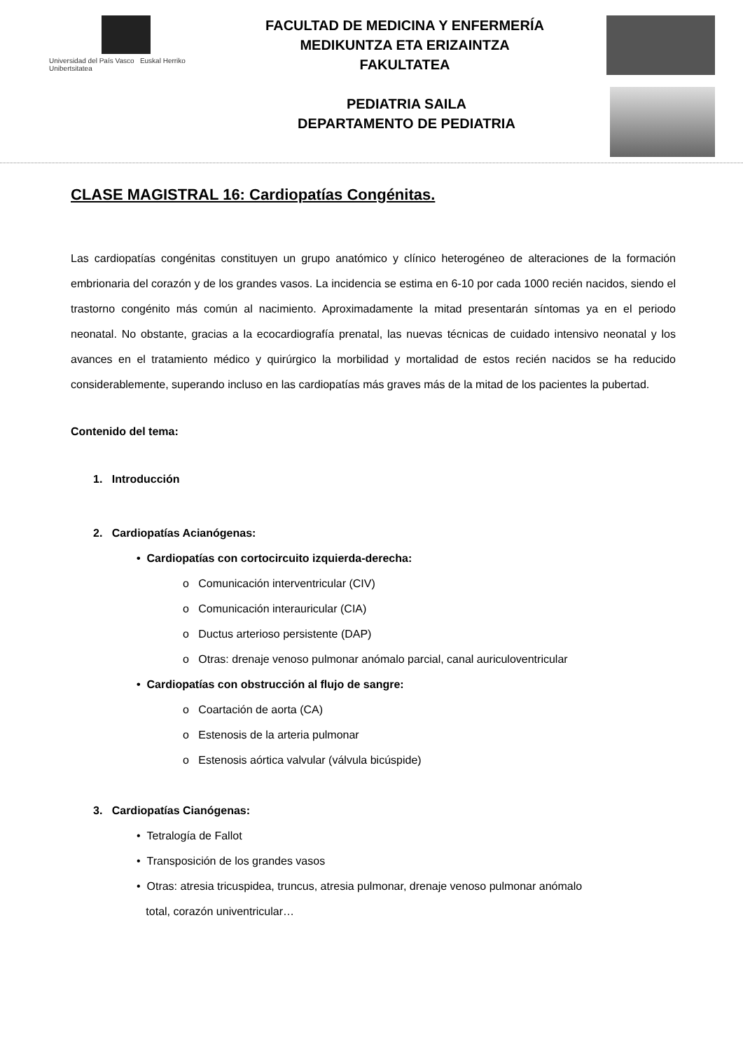Universidad del País Vasco Euskal Herriko Unibertsitatea
FACULTAD DE MEDICINA Y ENFERMERÍA
MEDIKUNTZA ETA ERIZAINTZA
FAKULTATEA
PEDIATRIA SAILA
DEPARTAMENTO DE PEDIATRIA
CLASE MAGISTRAL 16: Cardiopatías Congénitas.
Las cardiopatías congénitas constituyen un grupo anatómico y clínico heterogéneo de alteraciones de la formación embrionaria del corazón y de los grandes vasos. La incidencia se estima en 6-10 por cada 1000 recién nacidos, siendo el trastorno congénito más común al nacimiento. Aproximadamente la mitad presentarán síntomas ya en el periodo neonatal. No obstante, gracias a la ecocardiografía prenatal, las nuevas técnicas de cuidado intensivo neonatal y los avances en el tratamiento médico y quirúrgico la morbilidad y mortalidad de estos recién nacidos se ha reducido considerablemente, superando incluso en las cardiopatías más graves más de la mitad de los pacientes la pubertad.
Contenido del tema:
1. Introducción
2. Cardiopatías Acianógenas:
• Cardiopatías con cortocircuito izquierda-derecha:
o Comunicación interventricular (CIV)
o Comunicación interauricular (CIA)
o Ductus arterioso persistente (DAP)
o Otras: drenaje venoso pulmonar anómalo parcial, canal auriculoventricular
• Cardiopatías con obstrucción al flujo de sangre:
o Coartación de aorta (CA)
o Estenosis de la arteria pulmonar
o Estenosis aórtica valvular (válvula bicúspide)
3. Cardiopatías Cianógenas:
• Tetralogía de Fallot
• Transposición de los grandes vasos
• Otras: atresia tricuspidea, truncus, atresia pulmonar, drenaje venoso pulmonar anómalo
total, corazón univentricular…